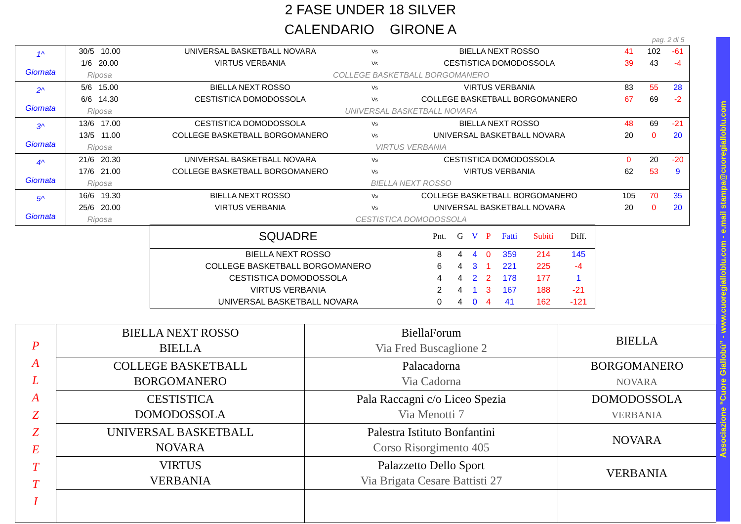2 FASE UNDER 18 SILVER
CALENDARIO GIRONE A
pag. 2 di 5
Associazione “Cuore Giallobù” - www.cuoregialloblu.com - e.mail stampa@cuoregialloblu.com
| 1^ Giornata | 30/5 10.00 | UNIVERSAL BASKETBALL NOVARA | Vs | BIELLA NEXT ROSSO | 41 | 102 | -61 |
| | 1/6 20.00 | VIRTUS VERBANIA | Vs | CESTISTICA DOMODOSSOLA | 39 | 43 | -4 |
| | Riposa | COLLEGE BASKETBALL BORGOMANERO | | | | | |
| 2^ Giornata | 5/6 15.00 | BIELLA NEXT ROSSO | Vs | VIRTUS VERBANIA | 83 | 55 | 28 |
| | 6/6 14.30 | CESTISTICA DOMODOSSOLA | Vs | COLLEGE BASKETBALL BORGOMANERO | 67 | 69 | -2 |
| | Riposa | UNIVERSAL BASKETBALL NOVARA | | | | | |
| 3^ Giornata | 13/6 17.00 | CESTISTICA DOMODOSSOLA | Vs | BIELLA NEXT ROSSO | 48 | 69 | -21 |
| | 13/5 11.00 | COLLEGE BASKETBALL BORGOMANERO | Vs | UNIVERSAL BASKETBALL NOVARA | 20 | 0 | 20 |
| | Riposa | VIRTUS VERBANIA | | | | | |
| 4^ Giornata | 21/6 20.30 | UNIVERSAL BASKETBALL NOVARA | Vs | CESTISTICA DOMODOSSOLA | 0 | 20 | -20 |
| | 17/6 21.00 | COLLEGE BASKETBALL BORGOMANERO | Vs | VIRTUS VERBANIA | 62 | 53 | 9 |
| | Riposa | BIELLA NEXT ROSSO | | | | | |
| 5^ Giornata | 16/6 19.30 | BIELLA NEXT ROSSO | Vs | COLLEGE BASKETBALL BORGOMANERO | 105 | 70 | 35 |
| | 25/6 20.00 | VIRTUS VERBANIA | Vs | UNIVERSAL BASKETBALL NOVARA | 20 | 0 | 20 |
| | Riposa | CESTISTICA DOMODOSSOLA | | | | | |
| SQUADRE | Pnt. | G | V | P | Fatti | Subiti | Diff. |
| --- | --- | --- | --- | --- | --- | --- | --- |
| BIELLA NEXT ROSSO | 8 | 4 | 4 | 0 | 359 | 214 | 145 |
| COLLEGE BASKETBALL BORGOMANERO | 6 | 4 | 3 | 1 | 221 | 225 | -4 |
| CESTISTICA DOMODOSSOLA | 4 | 4 | 2 | 2 | 178 | 177 | 1 |
| VIRTUS VERBANIA | 2 | 4 | 1 | 3 | 167 | 188 | -21 |
| UNIVERSAL BASKETBALL NOVARA | 0 | 4 | 0 | 4 | 41 | 162 | -121 |
| P A L A Z Z E T T I | BIELLA NEXT ROSSO BIELLA | BiellaForum Via Fred Buscaglione 2 | BIELLA |
| | COLLEGE BASKETBALL BORGOMANERO | Palacadorna Via Cadorna | BORGOMANERO NOVARA |
| | CESTISTICA DOMODOSSOLA | Pala Raccagni c/o Liceo Spezia Via Menotti 7 | DOMODOSSOLA VERBANIA |
| | UNIVERSAL BASKETBALL NOVARA | Palestra Istituto Bonfantini Corso Risorgimento 405 | NOVARA |
| | VIRTUS VERBANIA | Palazzetto Dello Sport Via Brigata Cesare Battisti 27 | VERBANIA |